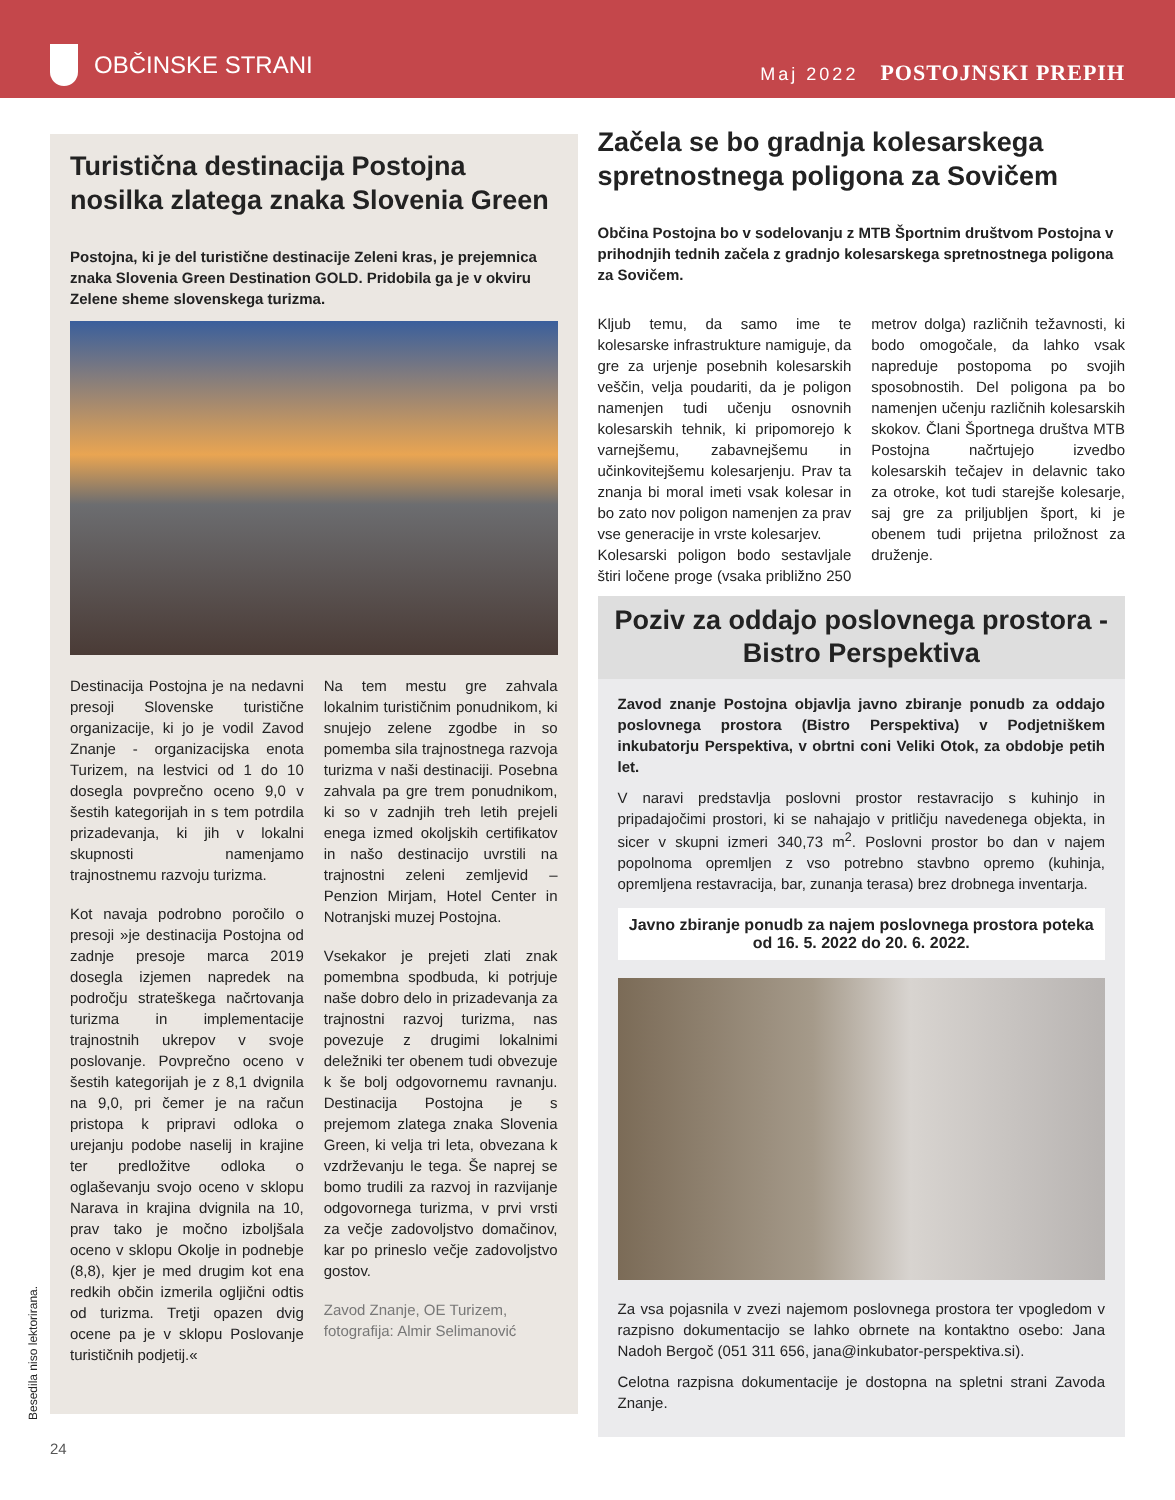OBČINSKE STRANI
Maj 2022 POSTOJNSKI PREPIH
Turistična destinacija Postojna nosilka zlatega znaka Slovenia Green
Postojna, ki je del turistične destinacije Zeleni kras, je prejemnica znaka Slovenia Green Destination GOLD. Pridobila ga je v okviru Zelene sheme slovenskega turizma.
Destinacija Postojna je na nedavni presoji Slovenske turistične organizacije, ki jo je vodil Zavod Znanje - organizacijska enota Turizem, na lestvici od 1 do 10 dosegla povprečno oceno 9,0 v šestih kategorijah in s tem potrdila prizadevanja, ki jih v lokalni skupnosti namenjamo trajnostnemu razvoju turizma.
Kot navaja podrobno poročilo o presoji »je destinacija Postojna od zadnje presoje marca 2019 dosegla izjemen napredek na področju strateškega načrtovanja turizma in implementacije trajnostnih ukrepov v svoje poslovanje. Povprečno oceno v šestih kategorijah je z 8,1 dvignila na 9,0, pri čemer je na račun pristopa k pripravi odloka o urejanju podobe naselij in krajine ter predložitve odloka o oglaševanju svojo oceno v sklopu Narava in krajina dvignila na 10, prav tako je močno izboljšala oceno v sklopu Okolje in podnebje (8,8), kjer je med drugim kot ena redkih občin izmerila ogljični odtis od turizma. Tretji opazen dvig ocene pa je v sklopu Poslovanje turističnih podjetij.«
Na tem mestu gre zahvala lokalnim turističnim ponudnikom, ki snujejo zelene zgodbe in so pomemba sila trajnostnega razvoja turizma v naši destinaciji. Posebna zahvala pa gre trem ponudnikom, ki so v zadnjih treh letih prejeli enega izmed okoljskih certifikatov in našo destinacijo uvrstili na trajnostni zeleni zemljevid – Penzion Mirjam, Hotel Center in Notranjski muzej Postojna.
Vsekakor je prejeti zlati znak pomembna spodbuda, ki potrjuje naše dobro delo in prizadevanja za trajnostni razvoj turizma, nas povezuje z drugimi lokalnimi deležniki ter obenem tudi obvezuje k še bolj odgovornemu ravnanju. Destinacija Postojna je s prejemom zlatega znaka Slovenia Green, ki velja tri leta, obvezana k vzdrževanju le tega. Še naprej se bomo trudili za razvoj in razvijanje odgovornega turizma, v prvi vrsti za večje zadovoljstvo domačinov, kar po prineslo večje zadovoljstvo gostov.
Zavod Znanje, OE Turizem,
fotografija: Almir Selimanović
Začela se bo gradnja kolesarskega spretnostnega poligona za Sovičem
Občina Postojna bo v sodelovanju z MTB Športnim društvom Postojna v prihodnjih tednih začela z gradnjo kolesarskega spretnostnega poligona za Sovičem.
Kljub temu, da samo ime te kolesarske infrastrukture namiguje, da gre za urjenje posebnih kolesarskih veščin, velja poudariti, da je poligon namenjen tudi učenju osnovnih kolesarskih tehnik, ki pripomorejo k varnejšemu, zabavnejšemu in učinkovitejšemu kolesarjenju. Prav ta znanja bi moral imeti vsak kolesar in bo zato nov poligon namenjen za prav vse generacije in vrste kolesarjev.
Kolesarski poligon bodo sestavljale štiri ločene proge (vsaka približno 250 metrov dolga) različnih težavnosti, ki bodo omogočale, da lahko vsak napreduje postopoma po svojih sposobnostih. Del poligona pa bo namenjen učenju različnih kolesarskih skokov. Člani Športnega društva MTB Postojna načrtujejo izvedbo kolesarskih tečajev in delavnic tako za otroke, kot tudi starejše kolesarje, saj gre za priljubljen šport, ki je obenem tudi prijetna priložnost za druženje.
Poziv za oddajo poslovnega prostora - Bistro Perspektiva
Zavod znanje Postojna objavlja javno zbiranje ponudb za oddajo poslovnega prostora (Bistro Perspektiva) v Podjetniškem inkubatorju Perspektiva, v obrtni coni Veliki Otok, za obdobje petih let.
V naravi predstavlja poslovni prostor restavracijo s kuhinjo in pripadajočimi prostori, ki se nahajajo v pritličju navedenega objekta, in sicer v skupni izmeri 340,73 m<sup>2</sup>. Poslovni prostor bo dan v najem popolnoma opremljen z vso potrebno stavbno opremo (kuhinja, opremljena restavracija, bar, zunanja terasa) brez drobnega inventarja.
Javno zbiranje ponudb za najem poslovnega prostora poteka od 16. 5. 2022 do 20. 6. 2022.
Za vsa pojasnila v zvezi najemom poslovnega prostora ter vpogledom v razpisno dokumentacijo se lahko obrnete na kontaktno osebo: Jana Nadoh Bergoč (051 311 656, jana@inkubator-perspektiva.si).
Celotna razpisna dokumentacije je dostopna na spletni strani Zavoda Znanje.
Besedila niso lektorirana.
24